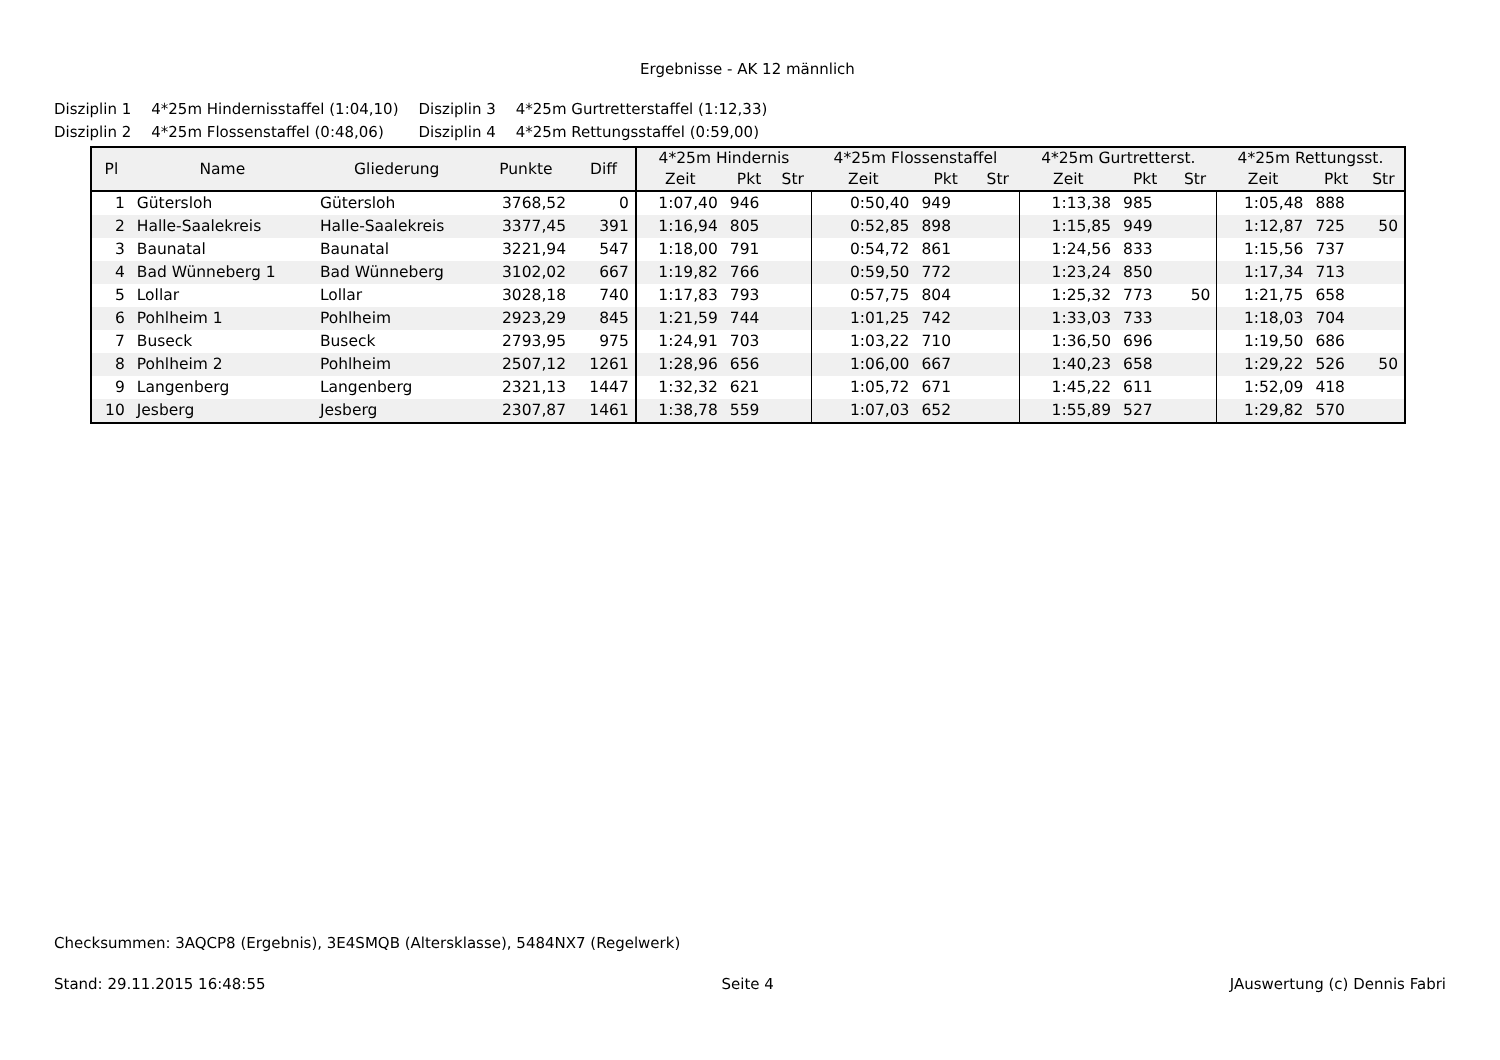Ergebnisse - AK 12 männlich
| Disziplin 1 | 4*25m Hindernisstaffel (1:04,10) | Disziplin 3 | 4*25m Gurtretterstaffel (1:12,33) |
| Disziplin 2 | 4*25m Flossenstaffel (0:48,06) | Disziplin 4 | 4*25m Rettungsstaffel (0:59,00) |
| Pl | Name | Gliederung | Punkte | Diff | 4*25m Hindernis | | | 4*25m Flossenstaffel | | | 4*25m Gurtretterst. | | | 4*25m Rettungsst. | | |
| --- | --- | --- | --- | --- | --- | --- | --- | --- | --- | --- | --- | --- | --- | --- | --- | --- |
| | | | | | Zeit | Pkt | Str | Zeit | Pkt | Str | Zeit | Pkt | Str | Zeit | Pkt | Str |
| 1 | Gütersloh | Gütersloh | 3768,52 | 0 | 1:07,40 | 946 | | 0:50,40 | 949 | | 1:13,38 | 985 | | 1:05,48 | 888 | |
| 2 | Halle-Saalekreis | Halle-Saalekreis | 3377,45 | 391 | 1:16,94 | 805 | | 0:52,85 | 898 | | 1:15,85 | 949 | | 1:12,87 | 725 | 50 |
| 3 | Baunatal | Baunatal | 3221,94 | 547 | 1:18,00 | 791 | | 0:54,72 | 861 | | 1:24,56 | 833 | | 1:15,56 | 737 | |
| 4 | Bad Wünneberg 1 | Bad Wünneberg | 3102,02 | 667 | 1:19,82 | 766 | | 0:59,50 | 772 | | 1:23,24 | 850 | | 1:17,34 | 713 | |
| 5 | Lollar | Lollar | 3028,18 | 740 | 1:17,83 | 793 | | 0:57,75 | 804 | | 1:25,32 | 773 | 50 | 1:21,75 | 658 | |
| 6 | Pohlheim 1 | Pohlheim | 2923,29 | 845 | 1:21,59 | 744 | | 1:01,25 | 742 | | 1:33,03 | 733 | | 1:18,03 | 704 | |
| 7 | Buseck | Buseck | 2793,95 | 975 | 1:24,91 | 703 | | 1:03,22 | 710 | | 1:36,50 | 696 | | 1:19,50 | 686 | |
| 8 | Pohlheim 2 | Pohlheim | 2507,12 | 1261 | 1:28,96 | 656 | | 1:06,00 | 667 | | 1:40,23 | 658 | | 1:29,22 | 526 | 50 |
| 9 | Langenberg | Langenberg | 2321,13 | 1447 | 1:32,32 | 621 | | 1:05,72 | 671 | | 1:45,22 | 611 | | 1:52,09 | 418 | |
| 10 | Jesberg | Jesberg | 2307,87 | 1461 | 1:38,78 | 559 | | 1:07,03 | 652 | | 1:55,89 | 527 | | 1:29,82 | 570 | |
Checksummen: 3AQCP8 (Ergebnis), 3E4SMQB (Altersklasse), 5484NX7 (Regelwerk)
Stand: 29.11.2015 16:48:55 Seite 4 JAuswertung (c) Dennis Fabri